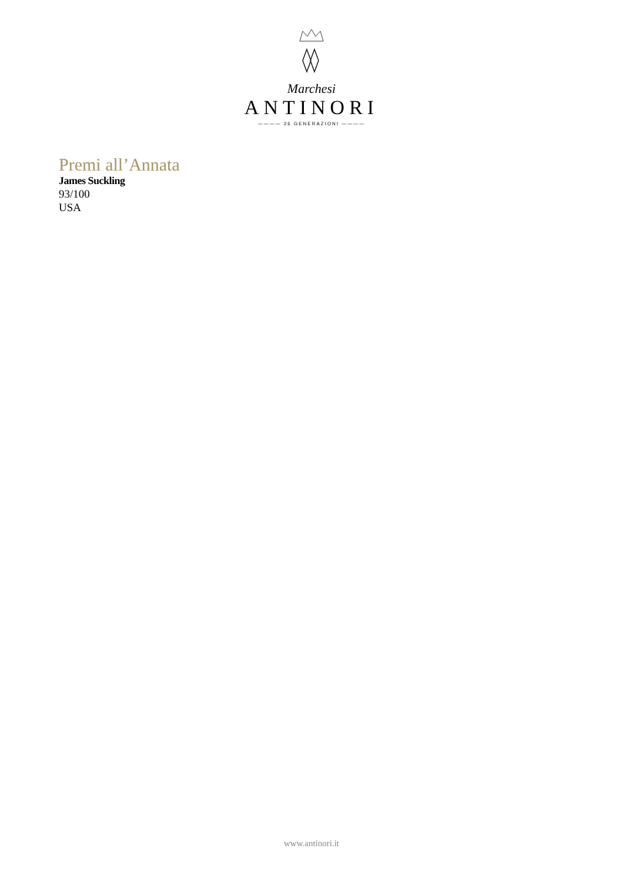Marchesi
ANTINORI
———— 26 GENERAZIONI ————
Premi all’Annata
James Suckling
93/100
USA
www.antinori.it